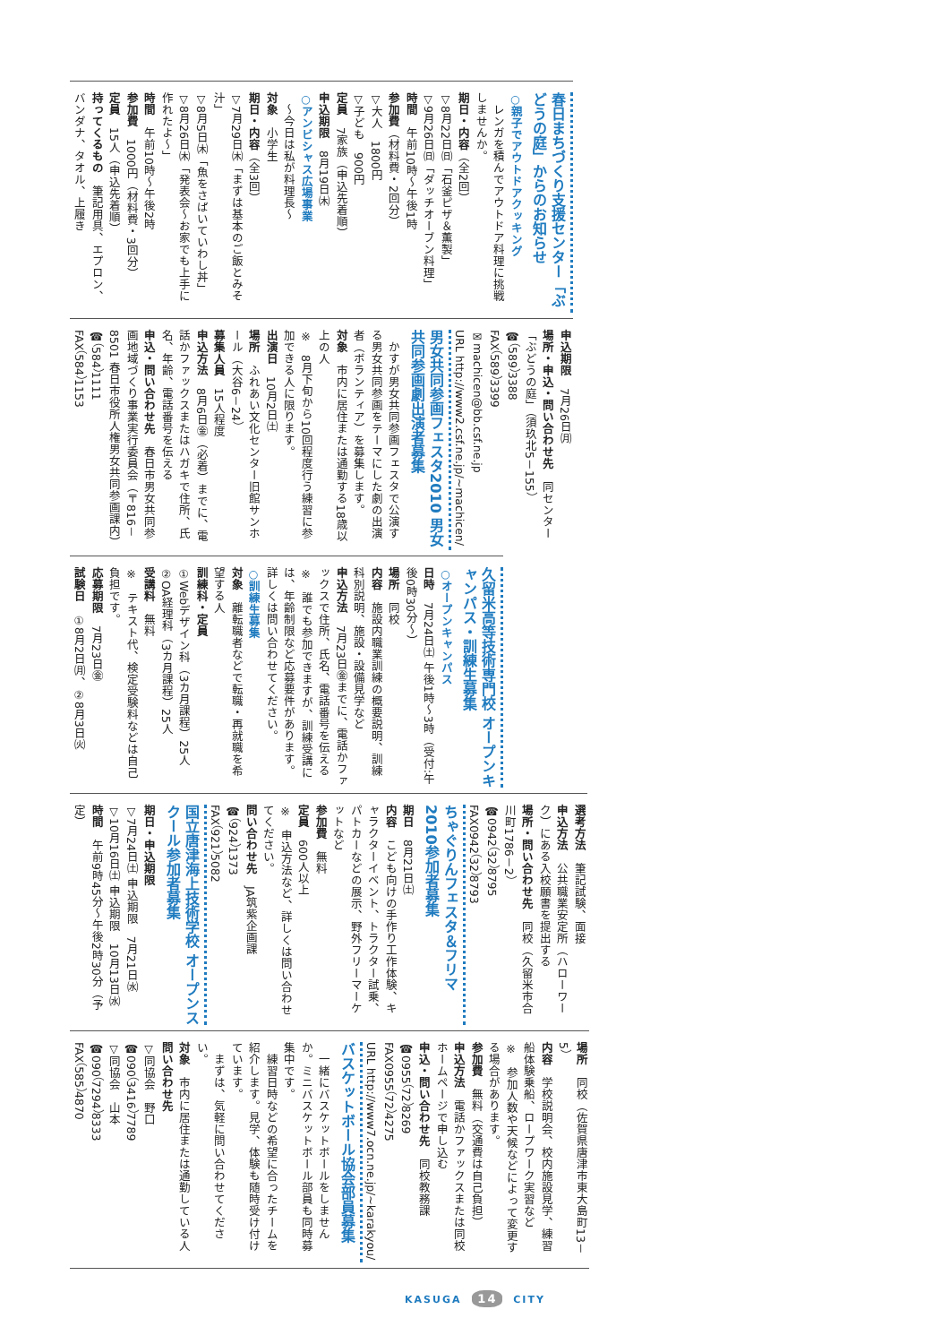春日まちづくり支援センター「ぶどうの庭」からのお知らせ
○親子でアウトドアクッキング
　レンガを積んでアウトドア料理に挑戦しませんか。
期日・内容（全2回）
▽8月22日㈰「石釜ピザ＆薫製」
▽9月26日㈰「ダッチオーブン料理」
時間　午前10時～午後1時
参加費（材料費・2回分）
▽大人　1800円
▽子ども　900円
定員　7家族（申込先着順）
申込期限　8月19日㈭
○アンビシャス広場事業
　～今日は私が料理長～
対象　小学生
期日・内容（全3回）
▽7月29日㈭「まずは基本のご飯とみそ汁」
▽8月5日㈭「魚をさばいていわし丼」
▽8月26日㈭「発表会～お家でも上手に作れたよ～」
時間　午前10時～午後2時
参加費　1000円（材料費・3回分）
定員　15人（申込先着順）
持ってくるもの　筆記用具、エプロン、バンダナ、タオル、上履き
申込期限　7月26日㈪
場所・申込・問い合わせ先　同センター「ぶどうの庭」（須玖北5－155）
☎（589）3388
FAX（589）3399
✉machicen@bb.csf.ne.jp
URL http://www2.csf.ne.jp/~machicen/
男女共同参画フェスタ2010 男女共同参画劇出演者募集
　かすが男女共同参画フェスタで公演する男女共同参画をテーマにした劇の出演者（ボランティア）を募集します。
対象　市内に居住または通勤する18歳以上の人
※　8月下旬から10回程度行う練習に参加できる人に限ります。
出演日　10月2日㈯
場所　ふれあい文化センター旧館サンホール（大谷6－24）
募集人員　15人程度
申込方法　8月6日㊎（必着）までに、電話かファックスまたはハガキで住所、氏名、年齢、電話番号を伝える
申込・問い合わせ先　春日市男女共同参画地域づくり事業実行委員会（〒816－8501 春日市役所人権男女共同参画課内）
☎（584）1111
FAX（584）1153
久留米高等技術専門校 オープンキャンパス・訓練生募集
○オープンキャンパス
日時　7月24日㈯ 午後1時～3時（受付:午後0時30分～）
場所　同校
内容　施設内職業訓練の概要説明、訓練科別説明、施設・設備見学など
申込方法　7月23日㊎までに、電話かファックスで住所、氏名、電話番号を伝える
※　誰でも参加できますが、訓練受講には、年齢制限など応募要件があります。詳しくは問い合わせてください。
○訓練生募集
対象　離転職者などで転職・再就職を希望する人
訓練科・定員
①Webデザイン科（3カ月課程）25人
②OA経理科（3カ月課程）25人
受講料　無料
※　テキスト代、検定受験料などは自己負担です。
応募期限　7月23日㊎
試験日　①8月2日㈪、②8月3日㈫
選考方法　筆記試験、面接
申込方法　公共職業安定所（ハローワーク）にある入校願書を提出する
場所・問い合わせ先　同校（久留米市合川町1786－2）
☎0942（32）8795
FAX0942（32）8793
ちゃぐりんフェスタ＆フリマ2010参加者募集
期日　8月21日㈯
内容　こども向けの手作り工作体験、キャラクターイベント、トラクター試乗、パトカーなどの展示、野外フリーマーケットなど
参加費　無料
定員　600人以上
※　申込方法など、詳しくは問い合わせてください。
問い合わせ先　JA筑紫企画課
☎（924）1373
FAX（921）5082
国立唐津海上技術学校 オープンスクール参加者募集
期日・申込期限
▽7月24日㈯ 申込期限　7月21日㈬
▽10月16日㈯ 申込期限　10月13日㈬
時間　午前9時45分～午後2時30分（予定）
場所　同校（佐賀県唐津市東大島町13－5）
内容　学校説明会、校内施設見学、練習船体験乗船、ロープワーク実習など
※　参加人数や天候などによって変更する場合があります。
参加費　無料（交通費は自己負担）
申込方法　電話かファックスまたは同校ホームページで申し込む
申込・問い合わせ先　同校教務課
☎0955（72）8269
FAX0955（72）4275
URL http://www7.ocn.ne.jp/~karakyou/
バスケットボール協会部員募集
　一緒にバスケットボールをしませんか。ミニバスケットボール部員も同時募集中です。
　練習日時などの希望に合ったチームを紹介します。見学、体験も随時受け付けています。
　まずは、気軽に問い合わせてください。
対象　市内に居住または通勤している人
問い合わせ先
▽同協会　野口
☎090（3416）7789
▽同協会　山本
☎090（7294）8333
FAX（585）4870
KASUGA 14 CITY